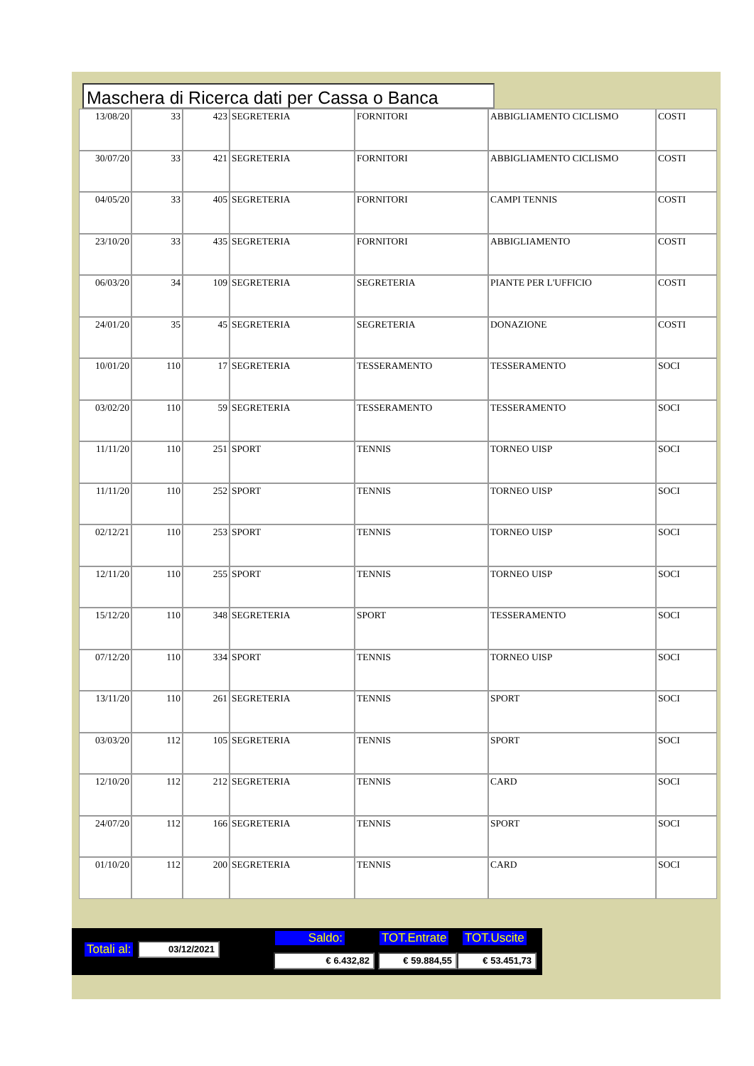Maschera di Ricerca dati per Cassa o Banca
| 13/08/20 | 33 | 423 | SEGRETERIA | FORNITORI | ABBIGLIAMENTO CICLISMO | COSTI |
| 30/07/20 | 33 | 421 | SEGRETERIA | FORNITORI | ABBIGLIAMENTO CICLISMO | COSTI |
| 04/05/20 | 33 | 405 | SEGRETERIA | FORNITORI | CAMPI TENNIS | COSTI |
| 23/10/20 | 33 | 435 | SEGRETERIA | FORNITORI | ABBIGLIAMENTO | COSTI |
| 06/03/20 | 34 | 109 | SEGRETERIA | SEGRETERIA | PIANTE PER L'UFFICIO | COSTI |
| 24/01/20 | 35 | 45 | SEGRETERIA | SEGRETERIA | DONAZIONE | COSTI |
| 10/01/20 | 110 | 17 | SEGRETERIA | TESSERAMENTO | TESSERAMENTO | SOCI |
| 03/02/20 | 110 | 59 | SEGRETERIA | TESSERAMENTO | TESSERAMENTO | SOCI |
| 11/11/20 | 110 | 251 | SPORT | TENNIS | TORNEO UISP | SOCI |
| 11/11/20 | 110 | 252 | SPORT | TENNIS | TORNEO UISP | SOCI |
| 02/12/21 | 110 | 253 | SPORT | TENNIS | TORNEO UISP | SOCI |
| 12/11/20 | 110 | 255 | SPORT | TENNIS | TORNEO UISP | SOCI |
| 15/12/20 | 110 | 348 | SEGRETERIA | SPORT | TESSERAMENTO | SOCI |
| 07/12/20 | 110 | 334 | SPORT | TENNIS | TORNEO UISP | SOCI |
| 13/11/20 | 110 | 261 | SEGRETERIA | TENNIS | SPORT | SOCI |
| 03/03/20 | 112 | 105 | SEGRETERIA | TENNIS | SPORT | SOCI |
| 12/10/20 | 112 | 212 | SEGRETERIA | TENNIS | CARD | SOCI |
| 24/07/20 | 112 | 166 | SEGRETERIA | TENNIS | SPORT | SOCI |
| 01/10/20 | 112 | 200 | SEGRETERIA | TENNIS | CARD | SOCI |
Totali al: 03/12/2021
Saldo: TOT.Entrate TOT.Uscite
€ 6.432,82 € 59.884,55 € 53.451,73